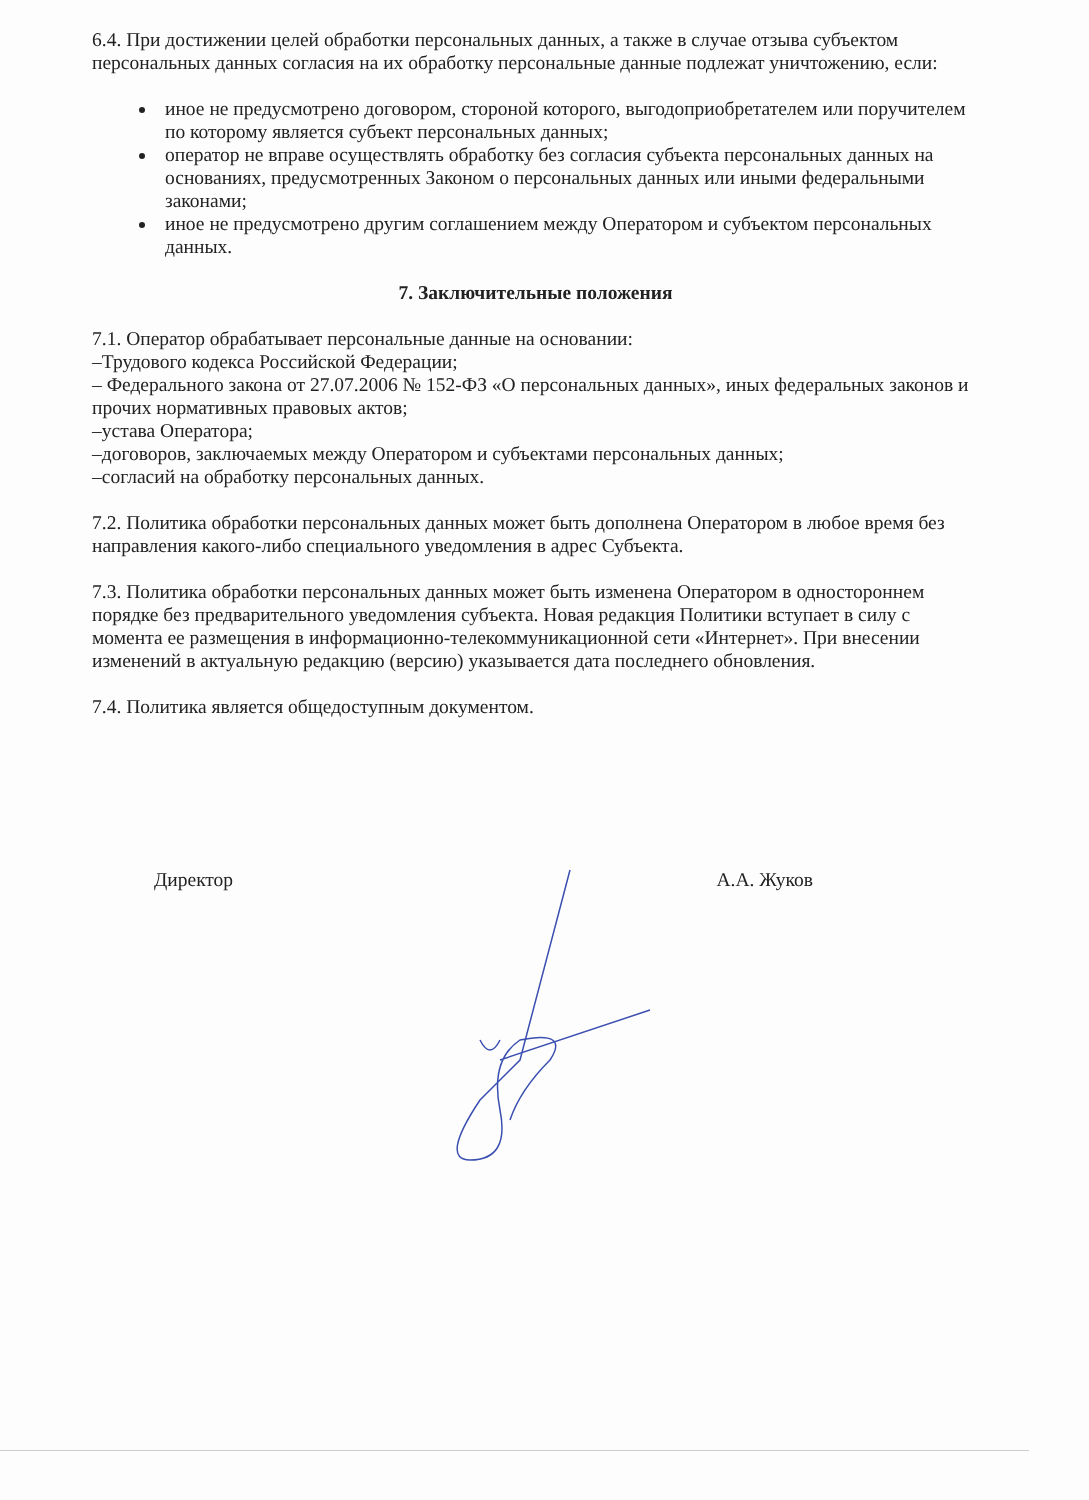6.4. При достижении целей обработки персональных данных, а также в случае отзыва субъектом персональных данных согласия на их обработку персональные данные подлежат уничтожению, если:
иное не предусмотрено договором, стороной которого, выгодоприобретателем или поручителем по которому является субъект персональных данных;
оператор не вправе осуществлять обработку без согласия субъекта персональных данных на основаниях, предусмотренных Законом о персональных данных или иными федеральными законами;
иное не предусмотрено другим соглашением между Оператором и субъектом персональных данных.
7. Заключительные положения
7.1. Оператор обрабатывает персональные данные на основании:
–Трудового кодекса Российской Федерации;
– Федерального закона от 27.07.2006 № 152-ФЗ «О персональных данных», иных федеральных законов и прочих нормативных правовых актов;
–устава Оператора;
–договоров, заключаемых между Оператором и субъектами персональных данных;
–согласий на обработку персональных данных.
7.2. Политика обработки персональных данных может быть дополнена Оператором в любое время без направления какого-либо специального уведомления в адрес Субъекта.
7.3. Политика обработки персональных данных может быть изменена Оператором в одностороннем порядке без предварительного уведомления субъекта. Новая редакция Политики вступает в силу с момента ее размещения в информационно-телекоммуникационной сети «Интернет». При внесении изменений в актуальную редакцию (версию) указывается дата последнего обновления.
7.4. Политика является общедоступным документом.
Директор А.А. Жуков